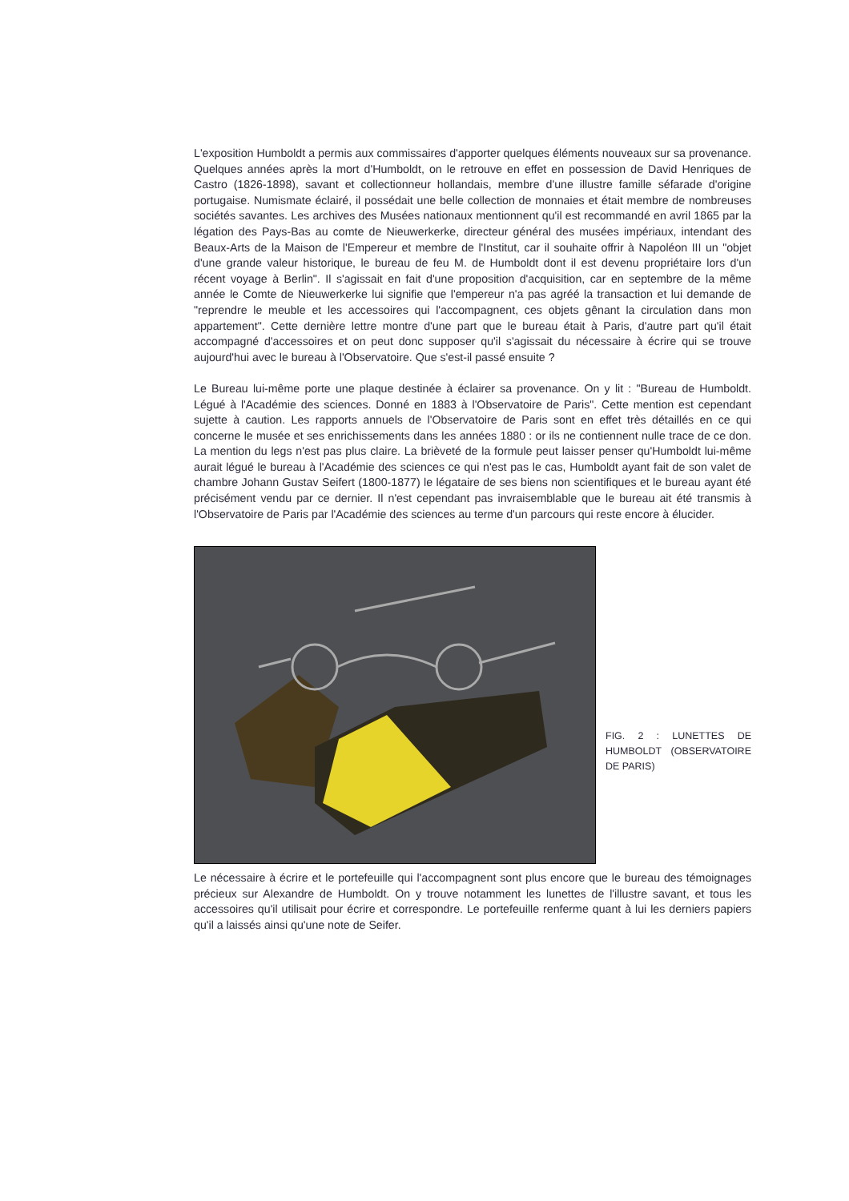L'exposition Humboldt a permis aux commissaires d'apporter quelques éléments nouveaux sur sa provenance. Quelques années après la mort d'Humboldt, on le retrouve en effet en possession de David Henriques de Castro (1826-1898), savant et collectionneur hollandais, membre d'une illustre famille séfarade d'origine portugaise. Numismate éclairé, il possédait une belle collection de monnaies et était membre de nombreuses sociétés savantes. Les archives des Musées nationaux mentionnent qu'il est recommandé en avril 1865 par la légation des Pays-Bas au comte de Nieuwerkerke, directeur général des musées impériaux, intendant des Beaux-Arts de la Maison de l'Empereur et membre de l'Institut, car il souhaite offrir à Napoléon III un "objet d'une grande valeur historique, le bureau de feu M. de Humboldt dont il est devenu propriétaire lors d'un récent voyage à Berlin". Il s'agissait en fait d'une proposition d'acquisition, car en septembre de la même année le Comte de Nieuwerkerke lui signifie que l'empereur n'a pas agréé la transaction et lui demande de "reprendre le meuble et les accessoires qui l'accompagnent, ces objets gênant la circulation dans mon appartement". Cette dernière lettre montre d'une part que le bureau était à Paris, d'autre part qu'il était accompagné d'accessoires et on peut donc supposer qu'il s'agissait du nécessaire à écrire qui se trouve aujourd'hui avec le bureau à l'Observatoire. Que s'est-il passé ensuite ?
Le Bureau lui-même porte une plaque destinée à éclairer sa provenance. On y lit : "Bureau de Humboldt. Légué à l'Académie des sciences. Donné en 1883 à l'Observatoire de Paris". Cette mention est cependant sujette à caution. Les rapports annuels de l'Observatoire de Paris sont en effet très détaillés en ce qui concerne le musée et ses enrichissements dans les années 1880 : or ils ne contiennent nulle trace de ce don. La mention du legs n'est pas plus claire. La brièveté de la formule peut laisser penser qu'Humboldt lui-même aurait légué le bureau à l'Académie des sciences ce qui n'est pas le cas, Humboldt ayant fait de son valet de chambre Johann Gustav Seifert (1800-1877) le légataire de ses biens non scientifiques et le bureau ayant été précisément vendu par ce dernier. Il n'est cependant pas invraisemblable que le bureau ait été transmis à l'Observatoire de Paris par l'Académie des sciences au terme d'un parcours qui reste encore à élucider.
FIG. 2 : LUNETTES DE HUMBOLDT (OBSERVATOIRE DE PARIS)
Le nécessaire à écrire et le portefeuille qui l'accompagnent sont plus encore que le bureau des témoignages précieux sur Alexandre de Humboldt. On y trouve notamment les lunettes de l'illustre savant, et tous les accessoires qu'il utilisait pour écrire et correspondre. Le portefeuille renferme quant à lui les derniers papiers qu'il a laissés ainsi qu'une note de Seifer.